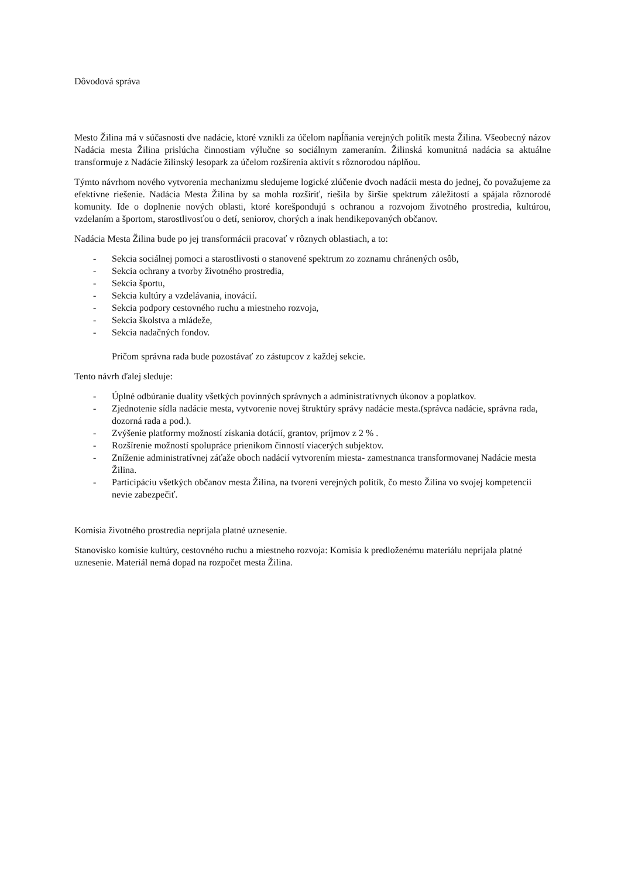Dôvodová správa
Mesto Žilina má v súčasnosti dve nadácie, ktoré vznikli za účelom napĺňania verejných politík mesta Žilina. Všeobecný názov Nadácia mesta Žilina prislúcha činnostiam výlučne so sociálnym zameraním. Žilinská komunitná nadácia sa aktuálne transformuje z Nadácie žilinský lesopark za účelom rozšírenia aktivít s rôznorodou náplňou.
Týmto návrhom nového vytvorenia mechanizmu sledujeme logické zlúčenie dvoch nadácii mesta do jednej, čo považujeme za efektívne riešenie. Nadácia Mesta Žilina by sa mohla rozšíriť, riešila by širšie spektrum záležitostí a spájala rôznorodé komunity. Ide o doplnenie nových oblasti, ktoré korešpondujú s ochranou a rozvojom životného prostredia, kultúrou, vzdelaním a športom, starostlivosťou o detí, seniorov, chorých a inak hendikepovaných občanov.
Nadácia Mesta Žilina bude po jej transformácii pracovať v rôznych oblastiach, a to:
- Sekcia sociálnej pomoci a starostlivosti o stanovené spektrum zo zoznamu chránených osôb,
- Sekcia ochrany a tvorby životného prostredia,
- Sekcia športu,
- Sekcia kultúry a vzdelávania, inovácií.
- Sekcia podpory cestovného ruchu a miestneho rozvoja,
- Sekcia školstva a mládeže,
- Sekcia nadačných fondov.
Pričom správna rada bude pozostávať zo zástupcov z každej sekcie.
Tento návrh ďalej sleduje:
- Úplné odbúranie duality všetkých povinných správnych a administratívnych úkonov a poplatkov.
- Zjednotenie sídla nadácie mesta, vytvorenie novej štruktúry správy nadácie mesta.(správca nadácie, správna rada, dozorná rada a pod.).
- Zvýšenie platformy možností získania dotácií, grantov, príjmov z 2 % .
- Rozšírenie možností spolupráce prienikom činností viacerých subjektov.
- Zníženie administratívnej záťaže oboch nadácií vytvorením miesta- zamestnanca transformovanej Nadácie mesta Žilina.
- Participáciu všetkých občanov mesta Žilina, na tvorení verejných politík, čo mesto Žilina vo svojej kompetencii nevie zabezpečiť.
Komisia životného prostredia neprijala platné uznesenie.
Stanovisko komisie kultúry, cestovného ruchu a miestneho rozvoja: Komisia k predloženému materiálu neprijala platné uznesenie. Materiál nemá dopad na rozpočet mesta Žilina.